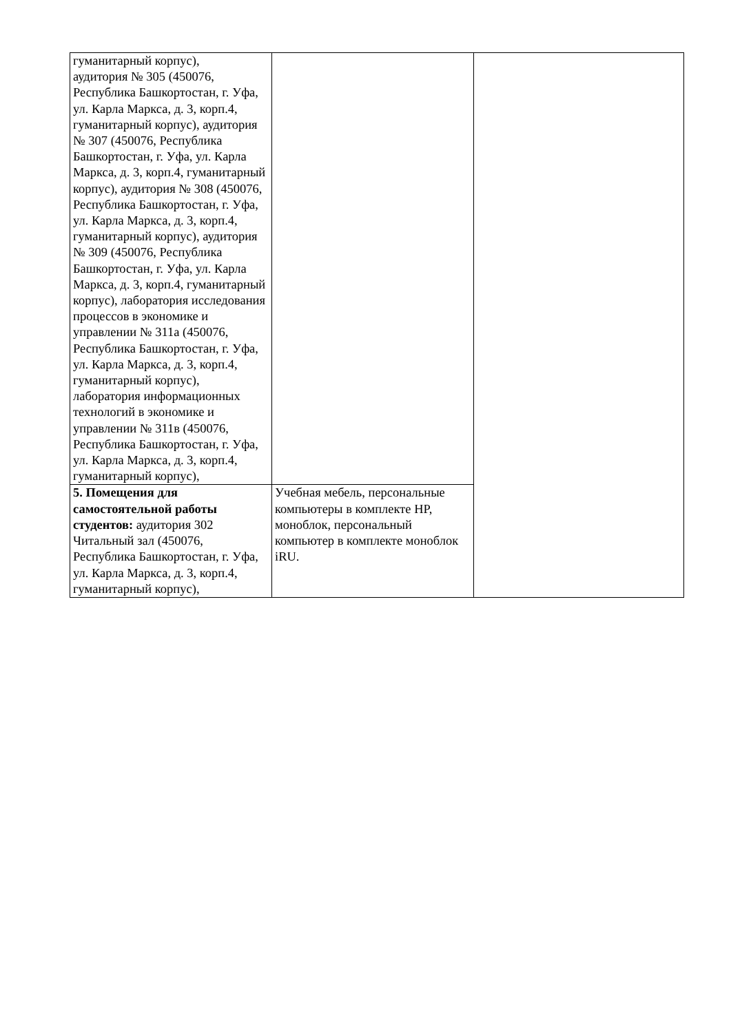| гуманитарный корпус), аудитория № 305 (450076, Республика Башкортостан, г. Уфа, ул. Карла Маркса, д. 3, корп.4, гуманитарный корпус), аудитория № 307 (450076, Республика Башкортостан, г. Уфа, ул. Карла Маркса, д. 3, корп.4, гуманитарный корпус), аудитория № 308 (450076, Республика Башкортостан, г. Уфа, ул. Карла Маркса, д. 3, корп.4, гуманитарный корпус), аудитория № 309 (450076, Республика Башкортостан, г. Уфа, ул. Карла Маркса, д. 3, корп.4, гуманитарный корпус), лаборатория исследования процессов в экономике и управлении № 311а (450076, Республика Башкортостан, г. Уфа, ул. Карла Маркса, д. 3, корп.4, гуманитарный корпус), лаборатория информационных технологий в экономике и управлении № 311в (450076, Республика Башкортостан, г. Уфа, ул. Карла Маркса, д. 3, корп.4, гуманитарный корпус), | | |
| 5. Помещения для самостоятельной работы студентов: аудитория 302 Читальный зал (450076, Республика Башкортостан, г. Уфа, ул. Карла Маркса, д. 3, корп.4, гуманитарный корпус), | Учебная мебель, персональные компьютеры в комплекте HP, моноблок, персональный компьютер в комплекте моноблок iRU. | |